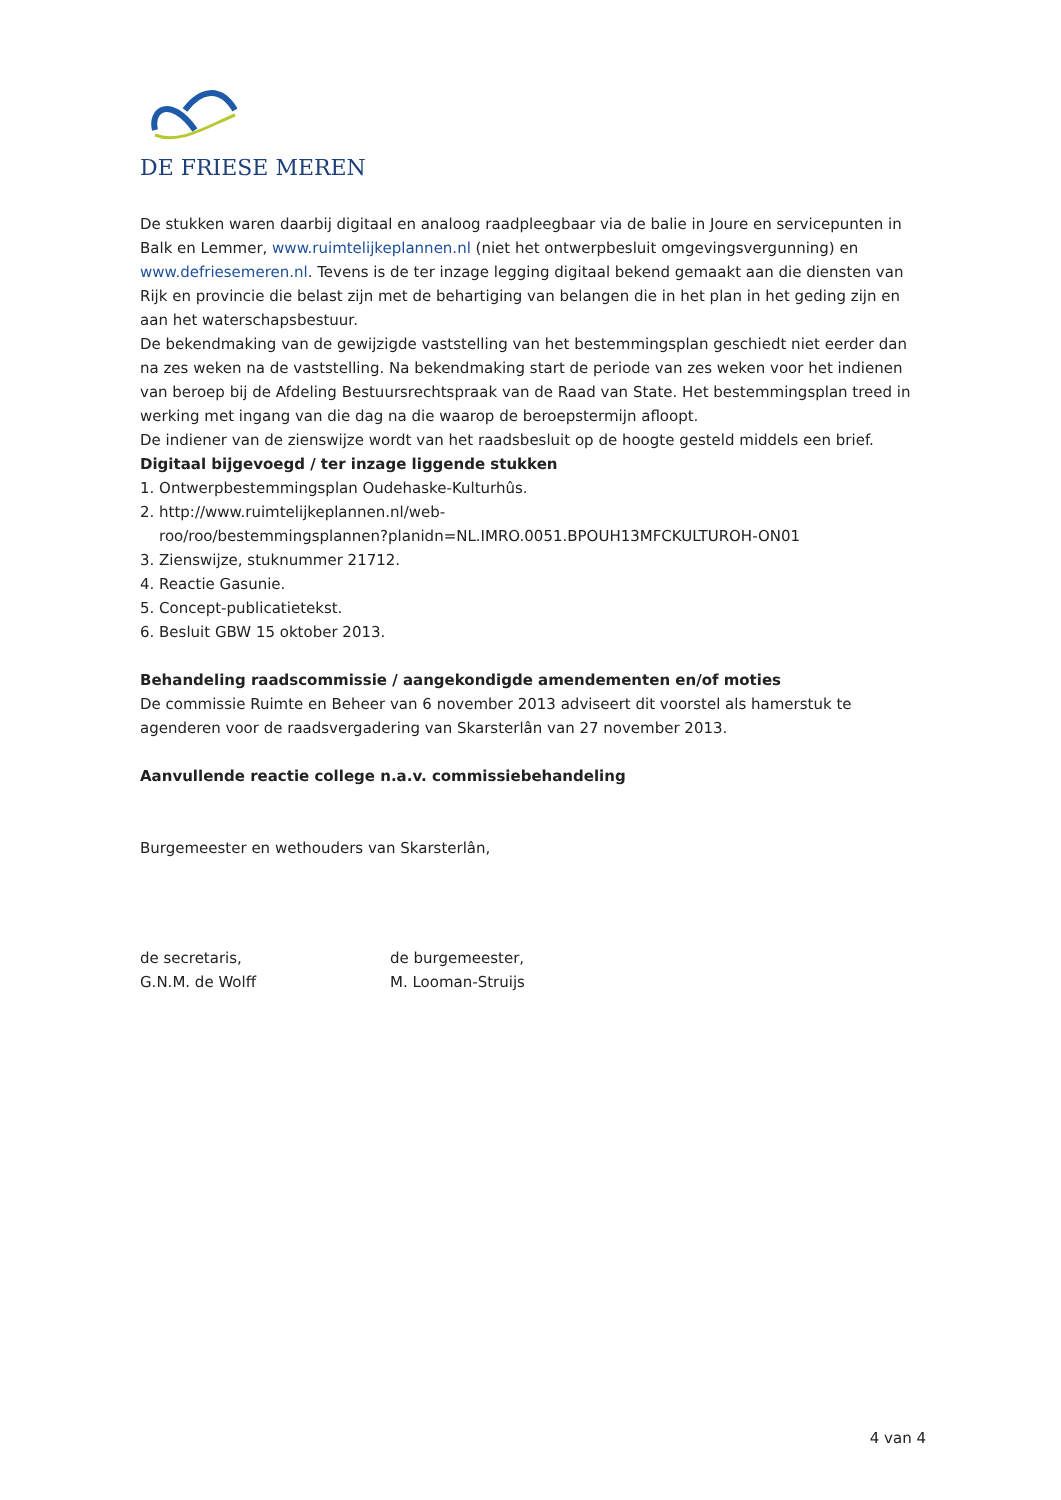DE FRIESE MEREN
De stukken waren daarbij digitaal en analoog raadpleegbaar via de balie in Joure en servicepunten in Balk en Lemmer, www.ruimtelijkeplannen.nl (niet het ontwerpbesluit omgevingsvergunning) en www.defriesemeren.nl. Tevens is de ter inzage legging digitaal bekend gemaakt aan die diensten van Rijk en provincie die belast zijn met de behartiging van belangen die in het plan in het geding zijn en aan het waterschapsbestuur.
De bekendmaking van de gewijzigde vaststelling van het bestemmingsplan geschiedt niet eerder dan na zes weken na de vaststelling. Na bekendmaking start de periode van zes weken voor het indienen van beroep bij de Afdeling Bestuursrechtspraak van de Raad van State. Het bestemmingsplan treed in werking met ingang van die dag na die waarop de beroepstermijn afloopt.
De indiener van de zienswijze wordt van het raadsbesluit op de hoogte gesteld middels een brief.
Digitaal bijgevoegd / ter inzage liggende stukken
1. Ontwerpbestemmingsplan Oudehaske-Kulturhûs.
2. http://www.ruimtelijkeplannen.nl/web-
roo/roo/bestemmingsplannen?planidn=NL.IMRO.0051.BPOUH13MFCKULTUROH-ON01
3. Zienswijze, stuknummer 21712.
4. Reactie Gasunie.
5. Concept-publicatietekst.
6. Besluit GBW 15 oktober 2013.
Behandeling raadscommissie / aangekondigde amendementen en/of moties
De commissie Ruimte en Beheer van 6 november 2013 adviseert dit voorstel als hamerstuk te agenderen voor de raadsvergadering van Skarsterlân van 27 november 2013.
Aanvullende reactie college n.a.v. commissiebehandeling
Burgemeester en wethouders van Skarsterlân,
de secretaris,
G.N.M. de Wolff
de burgemeester,
M. Looman-Struijs
4 van 4